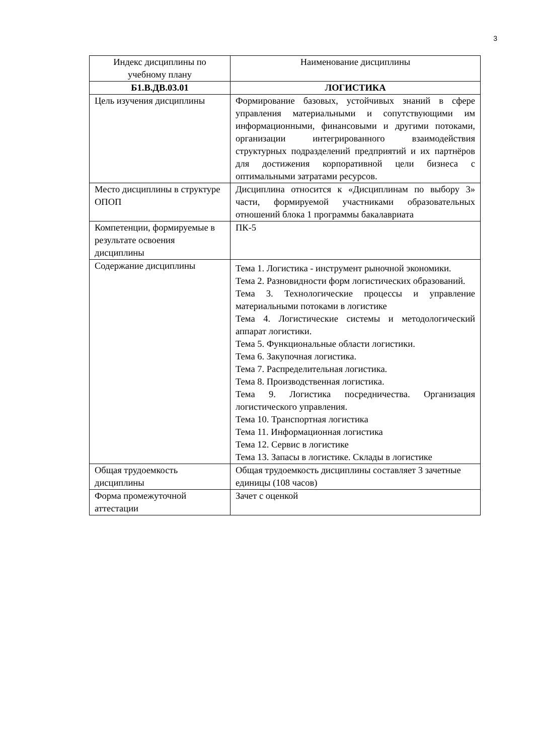3
| Индекс дисциплины по учебному плану | Наименование дисциплины |
| --- | --- |
| Б1.В.ДВ.03.01 | ЛОГИСТИКА |
| Цель изучения дисциплины | Формирование базовых, устойчивых знаний в сфере управления материальными и сопутствующими им информационными, финансовыми и другими потоками, организации интегрированного взаимодействия структурных подразделений предприятий и их партнёров для достижения корпоративной цели бизнеса с оптимальными затратами ресурсов. |
| Место дисциплины в структуре ОПОП | Дисциплина относится к «Дисциплинам по выбору 3» части, формируемой участниками образовательных отношений блока 1 программы бакалавриата |
| Компетенции, формируемые в результате освоения дисциплины | ПК-5 |
| Содержание дисциплины | Тема 1. Логистика - инструмент рыночной экономики. Тема 2. Разновидности форм логистических образований. Тема 3. Технологические процессы и управление материальными потоками в логистике Тема 4. Логистические системы и методологический аппарат логистики. Тема 5. Функциональные области логистики. Тема 6. Закупочная логистика. Тема 7. Распределительная логистика. Тема 8. Производственная логистика. Тема 9. Логистика посредничества. Организация логистического управления. Тема 10. Транспортная логистика Тема 11. Информационная логистика Тема 12. Сервис в логистике Тема 13. Запасы в логистике. Склады в логистике |
| Общая трудоемкость дисциплины | Общая трудоемкость дисциплины составляет 3 зачетные единицы (108 часов) |
| Форма промежуточной аттестации | Зачет с оценкой |